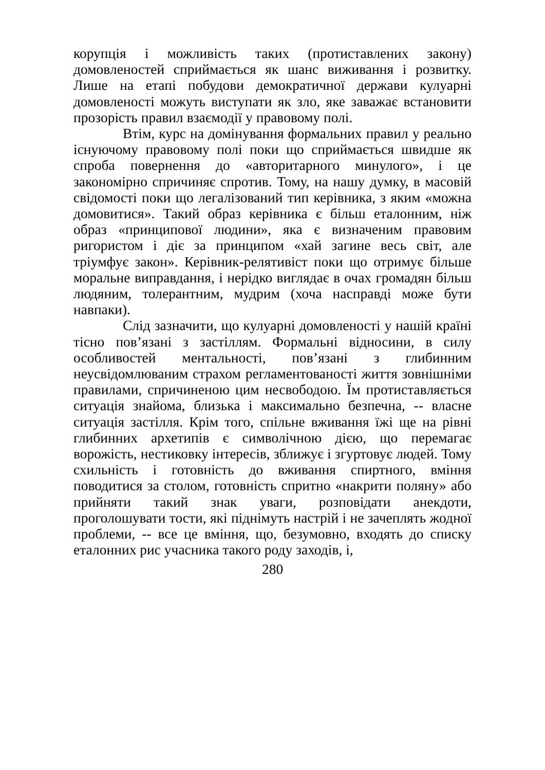корупція і можливість таких (протиставлених закону) домовленостей сприймається як шанс виживання і розвитку. Лише на етапі побудови демократичної держави кулуарні домовленості можуть виступати як зло, яке заважає встановити прозорість правил взаємодії у правовому полі.
Втім, курс на домінування формальних правил у реально існуючому правовому полі поки що сприймається швидше як спроба повернення до «авторитарного минулого», і це закономірно спричиняє спротив. Тому, на нашу думку, в масовій свідомості поки що легалізований тип керівника, з яким «можна домовитися». Такий образ керівника є більш еталонним, ніж образ «принципової людини», яка є визначеним правовим ригористом і діє за принципом «хай загине весь світ, але тріумфує закон». Керівник-релятивіст поки що отримує більше моральне виправдання, і нерідко виглядає в очах громадян більш людяним, толерантним, мудрим (хоча насправді може бути навпаки).
Слід зазначити, що кулуарні домовленості у нашій країні тісно пов’язані з застіллям. Формальні відносини, в силу особливостей ментальності, пов’язані з глибинним неусвідомлюваним страхом регламентованості життя зовнішніми правилами, спричиненою цим несвободою. Їм протиставляється ситуація знайома, близька і максимально безпечна, -- власне ситуація застілля. Крім того, спільне вживання їжі ще на рівні глибинних архетипів є символічною дією, що перемагає ворожість, нестиковку інтересів, зближує і згуртовує людей. Тому схильність і готовність до вживання спиртного, вміння поводитися за столом, готовність спритно «накрити поляну» або прийняти такий знак уваги, розповідати анекдоти, проголошувати тости, які піднімуть настрій і не зачеплять жодної проблеми, -- все це вміння, що, безумовно, входять до списку еталонних рис учасника такого роду заходів, і,
280